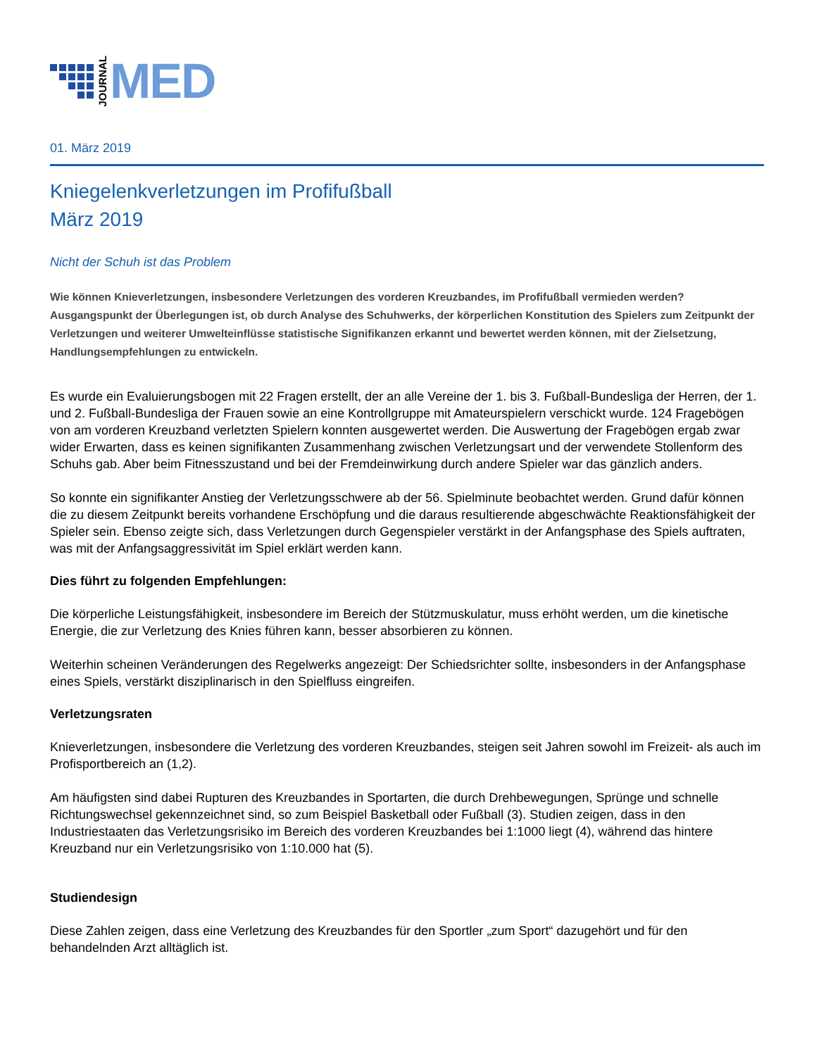JOURNAL
MED
01. März 2019
Kniegelenkverletzungen im Profifußball
März 2019
Nicht der Schuh ist das Problem
Wie können Knieverletzungen, insbesondere Verletzungen des vorderen Kreuzbandes, im Profifußball vermieden werden? Ausgangspunkt der Überlegungen ist, ob durch Analyse des Schuhwerks, der körperlichen Konstitution des Spielers zum Zeitpunkt der Verletzungen und weiterer Umwelteinflüsse statistische Signifikanzen erkannt und bewertet werden können, mit der Zielsetzung, Handlungsempfehlungen zu entwickeln.
Es wurde ein Evaluierungsbogen mit 22 Fragen erstellt, der an alle Vereine der 1. bis 3. Fußball-Bundesliga der Herren, der 1. und 2. Fußball-Bundesliga der Frauen sowie an eine Kontrollgruppe mit Amateurspielern verschickt wurde. 124 Fragebögen von am vorderen Kreuzband verletzten Spielern konnten ausgewertet werden. Die Auswertung der Fragebögen ergab zwar wider Erwarten, dass es keinen signifikanten Zusammenhang zwischen Verletzungsart und der verwendete Stollenform des Schuhs gab. Aber beim Fitnesszustand und bei der Fremdeinwirkung durch andere Spieler war das gänzlich anders.
So konnte ein signifikanter Anstieg der Verletzungsschwere ab der 56. Spielminute beobachtet werden. Grund dafür können die zu diesem Zeitpunkt bereits vorhandene Erschöpfung und die daraus resultierende abgeschwächte Reaktionsfähigkeit der Spieler sein. Ebenso zeigte sich, dass Verletzungen durch Gegenspieler verstärkt in der Anfangsphase des Spiels auftraten, was mit der Anfangsaggressivität im Spiel erklärt werden kann.
Dies führt zu folgenden Empfehlungen:
Die körperliche Leistungsfähigkeit, insbesondere im Bereich der Stützmuskulatur, muss erhöht werden, um die kinetische Energie, die zur Verletzung des Knies führen kann, besser absorbieren zu können.
Weiterhin scheinen Veränderungen des Regelwerks angezeigt: Der Schiedsrichter sollte, insbesonders in der Anfangsphase eines Spiels, verstärkt disziplinarisch in den Spielfluss eingreifen.
Verletzungsraten
Knieverletzungen, insbesondere die Verletzung des vorderen Kreuzbandes, steigen seit Jahren sowohl im Freizeit- als auch im Profisportbereich an (1,2).
Am häufigsten sind dabei Rupturen des Kreuzbandes in Sportarten, die durch Drehbewegungen, Sprünge und schnelle Richtungswechsel gekennzeichnet sind, so zum Beispiel Basketball oder Fußball (3). Studien zeigen, dass in den Industriestaaten das Verletzungsrisiko im Bereich des vorderen Kreuzbandes bei 1:1000 liegt (4), während das hintere Kreuzband nur ein Verletzungsrisiko von 1:10.000 hat (5).
Studiendesign
Diese Zahlen zeigen, dass eine Verletzung des Kreuzbandes für den Sportler „zum Sport“ dazugehört und für den behandelnden Arzt alltäglich ist.